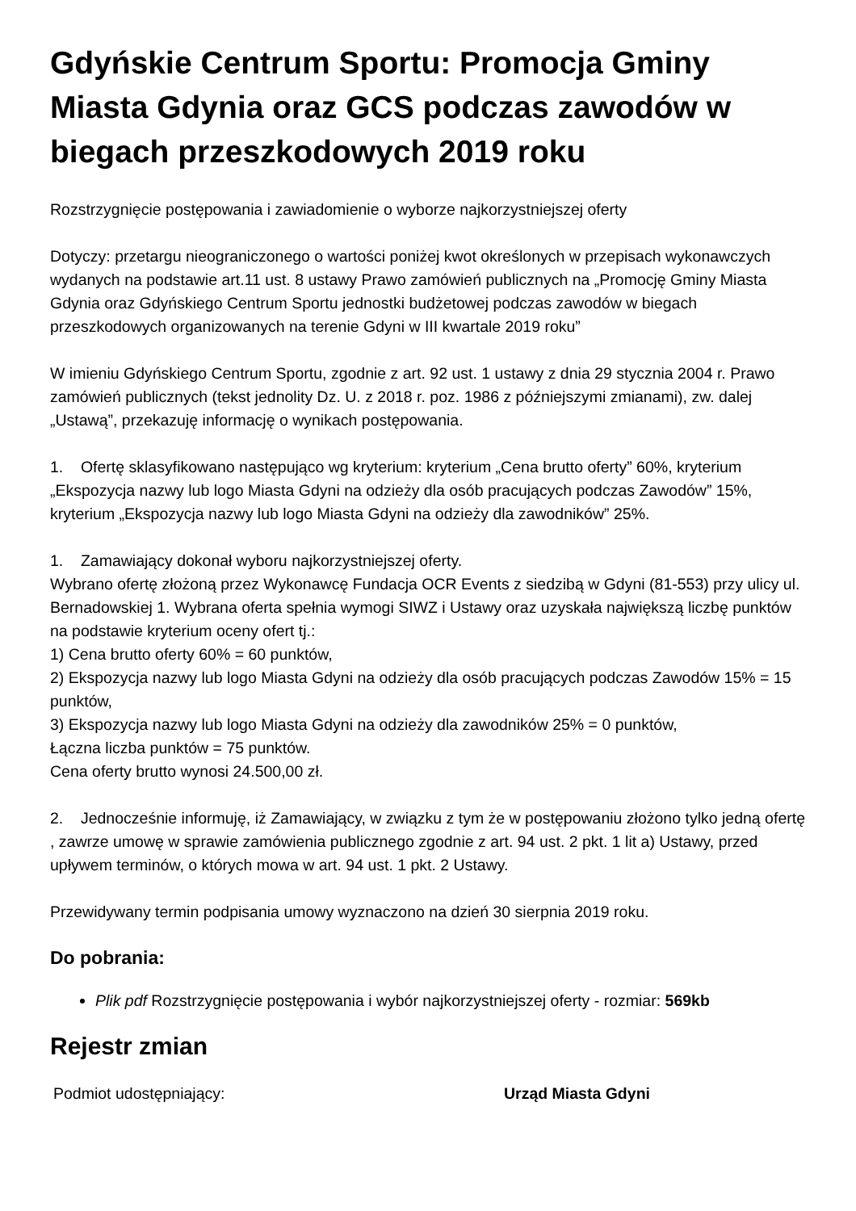Gdyńskie Centrum Sportu: Promocja Gminy Miasta Gdynia oraz GCS podczas zawodów w biegach przeszkodowych 2019 roku
Rozstrzygnięcie postępowania i zawiadomienie o wyborze najkorzystniejszej oferty
Dotyczy: przetargu nieograniczonego o wartości poniżej kwot określonych w przepisach wykonawczych wydanych na podstawie art.11 ust. 8 ustawy Prawo zamówień publicznych na „Promocję Gminy Miasta Gdynia oraz Gdyńskiego Centrum Sportu jednostki budżetowej podczas zawodów w biegach przeszkodowych organizowanych na terenie Gdyni w III kwartale 2019 roku”
W imieniu Gdyńskiego Centrum Sportu, zgodnie z art. 92 ust. 1 ustawy z dnia 29 stycznia 2004 r. Prawo zamówień publicznych (tekst jednolity Dz. U. z 2018 r. poz. 1986 z późniejszymi zmianami), zw. dalej „Ustawą”, przekazuję informację o wynikach postępowania.
1. Ofertę sklasyfikowano następująco wg kryterium: kryterium „Cena brutto oferty” 60%, kryterium „Ekspozycja nazwy lub logo Miasta Gdyni na odzieży dla osób pracujących podczas Zawodów” 15%, kryterium „Ekspozycja nazwy lub logo Miasta Gdyni na odzieży dla zawodników” 25%.
1. Zamawiający dokonał wyboru najkorzystniejszej oferty.
Wybrano ofertę złożoną przez Wykonawcę Fundacja OCR Events z siedzibą w Gdyni (81-553) przy ulicy ul. Bernadowskiej 1. Wybrana oferta spełnia wymogi SIWZ i Ustawy oraz uzyskała największą liczbę punktów na podstawie kryterium oceny ofert tj.:
1) Cena brutto oferty 60% = 60 punktów,
2) Ekspozycja nazwy lub logo Miasta Gdyni na odzieży dla osób pracujących podczas Zawodów 15% = 15 punktów,
3) Ekspozycja nazwy lub logo Miasta Gdyni na odzieży dla zawodników 25% = 0 punktów,
Łączna liczba punktów = 75 punktów.
Cena oferty brutto wynosi 24.500,00 zł.
2. Jednocześnie informuję, iż Zamawiający, w związku z tym że w postępowaniu złożono tylko jedną ofertę , zawrze umowę w sprawie zamówienia publicznego zgodnie z art. 94 ust. 2 pkt. 1 lit a) Ustawy, przed upływem terminów, o których mowa w art. 94 ust. 1 pkt. 2 Ustawy.
Przewidywany termin podpisania umowy wyznaczono na dzień 30 sierpnia 2019 roku.
Do pobrania:
Plik pdf Rozstrzygnięcie postępowania i wybór najkorzystniejszej oferty - rozmiar: 569kb
Rejestr zmian
| Podmiot udostępniający: | Urząd Miasta Gdyni |